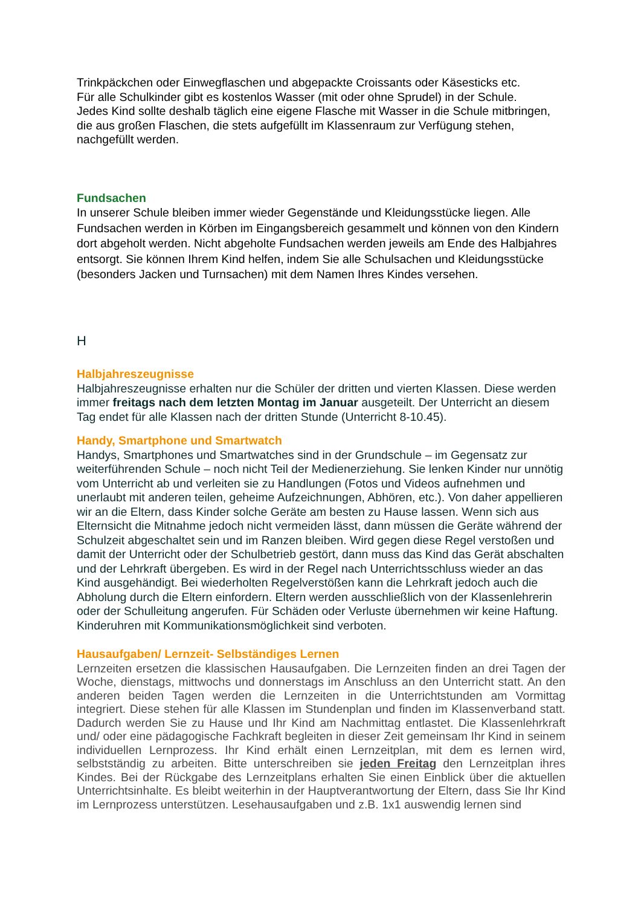Trinkpäckchen oder Einwegflaschen und abgepackte Croissants oder Käsesticks etc.
Für alle Schulkinder gibt es kostenlos Wasser (mit oder ohne Sprudel) in der Schule.
Jedes Kind sollte deshalb täglich eine eigene Flasche mit Wasser in die Schule mitbringen, die aus großen Flaschen, die stets aufgefüllt im Klassenraum zur Verfügung stehen, nachgefüllt werden.
Fundsachen
In unserer Schule bleiben immer wieder Gegenstände und Kleidungsstücke liegen. Alle Fundsachen werden in Körben im Eingangsbereich gesammelt und können von den Kindern dort abgeholt werden. Nicht abgeholte Fundsachen werden jeweils am Ende des Halbjahres entsorgt. Sie können Ihrem Kind helfen, indem Sie alle Schulsachen und Kleidungsstücke (besonders Jacken und Turnsachen) mit dem Namen Ihres Kindes versehen.
H
Halbjahreszeugnisse
Halbjahreszeugnisse erhalten nur die Schüler der dritten und vierten Klassen. Diese werden immer freitags nach dem letzten Montag im Januar ausgeteilt. Der Unterricht an diesem Tag endet für alle Klassen nach der dritten Stunde (Unterricht 8-10.45).
Handy, Smartphone und Smartwatch
Handys, Smartphones und Smartwatches sind in der Grundschule – im Gegensatz zur weiterführenden Schule – noch nicht Teil der Medienerziehung. Sie lenken Kinder nur unnötig vom Unterricht ab und verleiten sie zu Handlungen (Fotos und Videos aufnehmen und unerlaubt mit anderen teilen, geheime Aufzeichnungen, Abhören, etc.). Von daher appellieren wir an die Eltern, dass Kinder solche Geräte am besten zu Hause lassen. Wenn sich aus Elternsicht die Mitnahme jedoch nicht vermeiden lässt, dann müssen die Geräte während der Schulzeit abgeschaltet sein und im Ranzen bleiben. Wird gegen diese Regel verstoßen und damit der Unterricht oder der Schulbetrieb gestört, dann muss das Kind das Gerät abschalten und der Lehrkraft übergeben. Es wird in der Regel nach Unterrichtsschluss wieder an das Kind ausgehändigt. Bei wiederholten Regelverstößen kann die Lehrkraft jedoch auch die Abholung durch die Eltern einfordern. Eltern werden ausschließlich von der Klassenlehrerin oder der Schulleitung angerufen. Für Schäden oder Verluste übernehmen wir keine Haftung. Kinderuhren mit Kommunikationsmöglichkeit sind verboten.
Hausaufgaben/ Lernzeit- Selbständiges Lernen
Lernzeiten ersetzen die klassischen Hausaufgaben. Die Lernzeiten finden an drei Tagen der Woche, dienstags, mittwochs und donnerstags im Anschluss an den Unterricht statt. An den anderen beiden Tagen werden die Lernzeiten in die Unterrichtstunden am Vormittag integriert. Diese stehen für alle Klassen im Stundenplan und finden im Klassenverband statt. Dadurch werden Sie zu Hause und Ihr Kind am Nachmittag entlastet. Die Klassenlehrkraft und/ oder eine pädagogische Fachkraft begleiten in dieser Zeit gemeinsam Ihr Kind in seinem individuellen Lernprozess. Ihr Kind erhält einen Lernzeitplan, mit dem es lernen wird, selbstständig zu arbeiten. Bitte unterschreiben sie jeden Freitag den Lernzeitplan ihres Kindes. Bei der Rückgabe des Lernzeitplans erhalten Sie einen Einblick über die aktuellen Unterrichtsinhalte. Es bleibt weiterhin in der Hauptverantwortung der Eltern, dass Sie Ihr Kind im Lernprozess unterstützen. Lesehausaufgaben und z.B. 1x1 auswendig lernen sind